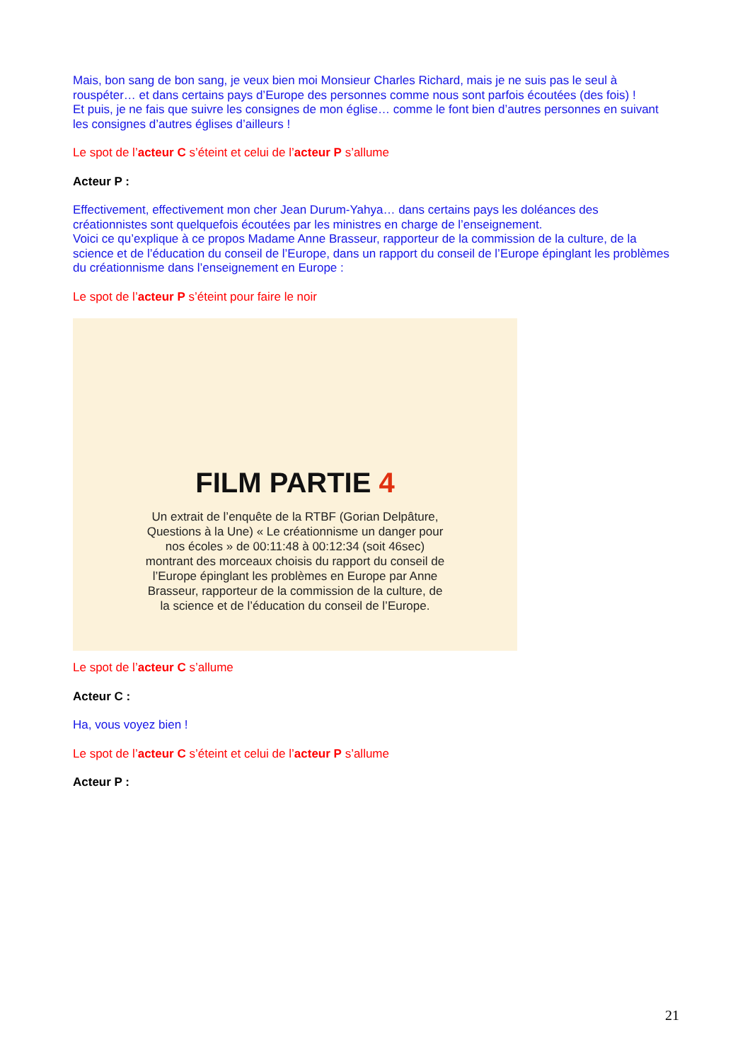Mais, bon sang de bon sang, je veux bien moi Monsieur Charles Richard, mais je ne suis pas le seul à rouspéter… et dans certains pays d’Europe des personnes comme nous sont parfois écoutées (des fois) !
Et puis, je ne fais que suivre les consignes de mon église… comme le font bien d’autres personnes en suivant les consignes d’autres églises d’ailleurs !
Le spot de l’acteur C s’éteint et celui de l’acteur P s’allume
Acteur P :
Effectivement, effectivement mon cher Jean Durum-Yahya… dans certains pays les doléances des créationnistes sont quelquefois écoutées par les ministres en charge de l’enseignement.
Voici ce qu’explique à ce propos Madame Anne Brasseur, rapporteur de la commission de la culture, de la science et de l’éducation du conseil de l’Europe, dans un rapport du conseil de l’Europe épinglant les problèmes du créationnisme dans l’enseignement en Europe :
Le spot de l’acteur P s’éteint pour faire le noir
FILM PARTIE 4
Un extrait de l’enquête de la RTBF (Gorian Delpâture, Questions à la Une) « Le créationnisme un danger pour nos écoles » de 00:11:48 à 00:12:34 (soit 46sec) montrant des morceaux choisis du rapport du conseil de l’Europe épinglant les problèmes en Europe par Anne Brasseur, rapporteur de la commission de la culture, de la science et de l’éducation du conseil de l’Europe.
Le spot de l’acteur C s’allume
Acteur C :
Ha, vous voyez bien !
Le spot de l’acteur C s’éteint et celui de l’acteur P s’allume
Acteur P :
21